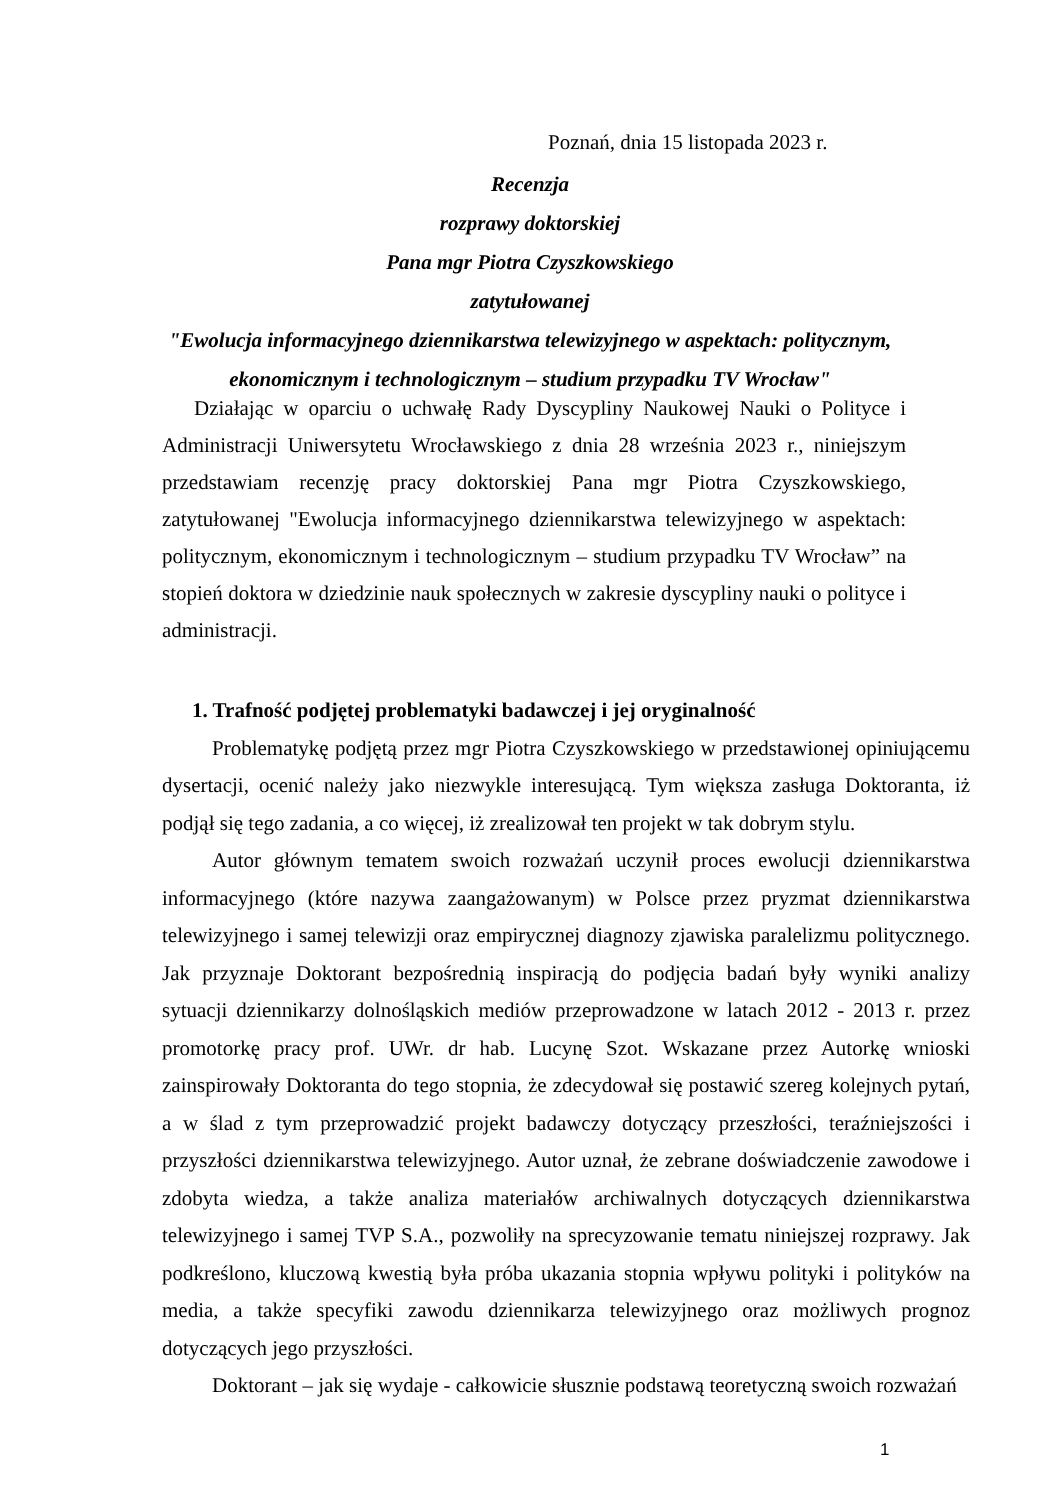Poznań, dnia 15 listopada 2023 r.
Recenzja
rozprawy doktorskiej
Pana mgr Piotra Czyszkowskiego
zatytułowanej
"Ewolucja informacyjnego dziennikarstwa telewizyjnego w aspektach: politycznym, ekonomicznym i technologicznym – studium przypadku TV Wrocław"
Działając w oparciu o uchwałę Rady Dyscypliny Naukowej Nauki o Polityce i Administracji Uniwersytetu Wrocławskiego z dnia 28 września 2023 r., niniejszym przedstawiam recenzję pracy doktorskiej Pana mgr Piotra Czyszkowskiego, zatytułowanej "Ewolucja informacyjnego dziennikarstwa telewizyjnego w aspektach: politycznym, ekonomicznym i technologicznym – studium przypadku TV Wrocław” na stopień doktora w dziedzinie nauk społecznych w zakresie dyscypliny nauki o polityce i administracji.
1. Trafność podjętej problematyki badawczej i jej oryginalność
Problematykę podjętą przez mgr Piotra Czyszkowskiego w przedstawionej opiniującemu dysertacji, ocenić należy jako niezwykle interesującą. Tym większa zasługa Doktoranta, iż podjął się tego zadania, a co więcej, iż zrealizował ten projekt w tak dobrym stylu.
Autor głównym tematem swoich rozważań uczynił proces ewolucji dziennikarstwa informacyjnego (które nazywa zaangażowanym) w Polsce przez pryzmat dziennikarstwa telewizyjnego i samej telewizji oraz empirycznej diagnozy zjawiska paralelizmu politycznego. Jak przyznaje Doktorant bezpośrednią inspiracją do podjęcia badań były wyniki analizy sytuacji dziennikarzy dolnośląskich mediów przeprowadzone w latach 2012 - 2013 r. przez promotorkę pracy prof. UWr. dr hab. Lucynę Szot. Wskazane przez Autorkę wnioski zainspirowały Doktoranta do tego stopnia, że zdecydował się postawić szereg kolejnych pytań, a w ślad z tym przeprowadzić projekt badawczy dotyczący przeszłości, teraźniejszości i przyszłości dziennikarstwa telewizyjnego. Autor uznał, że zebrane doświadczenie zawodowe i zdobyta wiedza, a także analiza materiałów archiwalnych dotyczących dziennikarstwa telewizyjnego i samej TVP S.A., pozwoliły na sprecyzowanie tematu niniejszej rozprawy. Jak podkreślono, kluczową kwestią była próba ukazania stopnia wpływu polityki i polityków na media, a także specyfiki zawodu dziennikarza telewizyjnego oraz możliwych prognoz dotyczących jego przyszłości.
Doktorant – jak się wydaje - całkowicie słusznie podstawą teoretyczną swoich rozważań
1